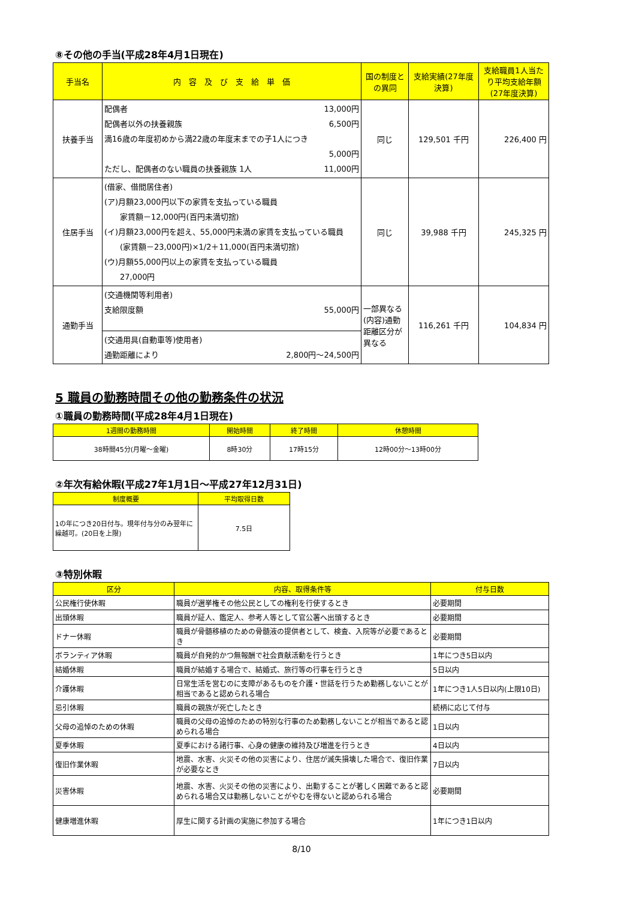⑧その他の手当(平成28年4月1日現在)
| 手当名 | 内 容 及 び 支 給 単 価 | 国の制度との異同 | 支給実績(27年度決算) | 支給職員1人当たり平均支給年額(27年度決算) |
| --- | --- | --- | --- | --- |
| 扶養手当 | 配偶者 13,000円 配偶者以外の扶養親族 6,500円 満16歳の年度初めから満22歳の年度末までの子1人につき 5,000円 ただし、配偶者のない職員の扶養親族 1人 11,000円 | 同じ | 129,501 千円 | 226,400 円 |
| 住居手当 | (借家、借間居住者) (ア)月額23,000円以下の家賃を支払っている職員 家賃額－12,000円(百円未満切捨) (イ)月額23,000円を超え、55,000円未満の家賃を支払っている職員 (家賃額－23,000円)×1/2＋11,000(百円未満切捨) (ウ)月額55,000円以上の家賃を支払っている職員 27,000円 | 同じ | 39,988 千円 | 245,325 円 |
| 通勤手当 | (交通機関等利用者) 支給限度額 55,000円 | 一部異なる(内容)通勤距離区分が異なる | 116,261 千円 | 104,834 円 |
| | (交通用具(自動車等)使用者) 通勤距離により 2,800円～24,500円 | | | |
5 職員の勤務時間その他の勤務条件の状況
①職員の勤務時間(平成28年4月1日現在)
| 1週間の勤務時間 | 開始時間 | 終了時間 | 休憩時間 |
| --- | --- | --- | --- |
| 38時間45分(月曜～金曜) | 8時30分 | 17時15分 | 12時00分～13時00分 |
②年次有給休暇(平成27年1月1日～平成27年12月31日)
| 制度概要 | 平均取得日数 |
| --- | --- |
| 1の年につき20日付与。現年付与分のみ翌年に繰越可。(20日を上限) | 7.5日 |
③特別休暇
| 区分 | 内容、取得条件等 | 付与日数 |
| --- | --- | --- |
| 公民権行使休暇 | 職員が選挙権その他公民としての権利を行使するとき | 必要期間 |
| 出頭休暇 | 職員が証人、鑑定人、参考人等として官公署へ出頭するとき | 必要期間 |
| ドナー休暇 | 職員が骨髄移植のための骨髄液の提供者として、検査、入院等が必要であるとき | 必要期間 |
| ボランティア休暇 | 職員が自発的かつ無報酬で社会貢献活動を行うとき | 1年につき5日以内 |
| 結婚休暇 | 職員が結婚する場合で、結婚式、旅行等の行事を行うとき | 5日以内 |
| 介護休暇 | 日常生活を営むのに支障があるものを介護・世話を行うため勤務しないことが相当であると認められる場合 | 1年につき1人5日以内(上限10日) |
| 忌引休暇 | 職員の親族が死亡したとき | 続柄に応じて付与 |
| 父母の追悼のための休暇 | 職員の父母の追悼のための特別な行事のため勤務しないことが相当であると認められる場合 | 1日以内 |
| 夏季休暇 | 夏季における諸行事、心身の健康の維持及び増進を行うとき | 4日以内 |
| 復旧作業休暇 | 地震、水害、火災その他の災害により、住居が滅失損壊した場合で、復旧作業が必要なとき | 7日以内 |
| 災害休暇 | 地震、水害、火災その他の災害により、出勤することが著しく困難であると認められる場合又は勤務しないことがやむを得ないと認められる場合 | 必要期間 |
| 健康増進休暇 | 厚生に関する計画の実施に参加する場合 | 1年につき1日以内 |
8/10